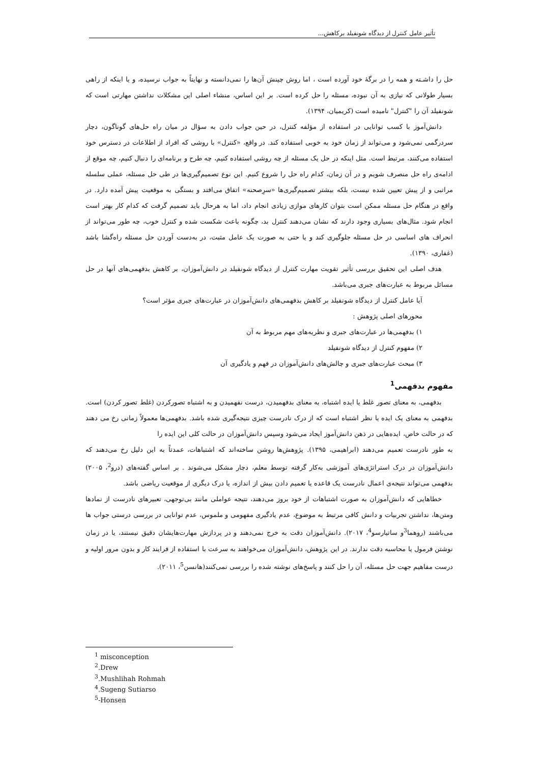تأثیر عامل کنترل از دیدگاه شونفیلد برکاهش...
حل را داشـته و همه را در برگهٔ خود آورده است ، اما روش چینش آن‌ها را نمی‌دانسته و نهایتاً به جواب نرسیده، و یا اینکه از راهی بسیار طولانی که نیازی به آن نبوده، مسئله را حل کرده است. بر این اساس، منشاء اصلی این مشکلات نداشتن مهارتی است که شونفیلد آن را "کنترل" نامیده است (کریمیان، ۱۳۹۴).
دانش‌آموز با کسب توانایی در استفاده از مؤلفه کنترل، در حین جواب دادن به سؤال در میان راه حل‌های گوناگون، دچار سردرگمی نمی‌شود و می‌تواند از زمان خود به خوبی استفاده کند. در واقع، «کنترل» با روشی که افراد از اطلاعات در دسترس خود استفاده می‌کنند، مرتبط است. مثل اینکه در حل یک مسئله از چه روشی استفاده کنیم، چه طرح و برنامه‌ای را دنبال کنیم، چه موقع از ادامه‌ی راه حل منصرف شویم و در آن زمان، کدام راه حل را شروع کنیم. این نوع تصمیم‌گیری‌ها در طی حل مسئله، عملی سلسله مراتبی و از پیش تعیین شده نیست، بلکه بیشتر تصمیم‌گیری‌ها «سرِصحنه» اتفاق می‌افتد و بستگی به موقعیت پیش آمده دارد. در واقع در هنگام حل مسئله ممکن است بتوان کارهای موازی زیادی انجام داد، اما به هرحال باید تصمیم گرفت که کدام کار بهتر است انجام شود. مثال‌های بسیاری وجود دارند که نشان می‌دهند کنترل بد، چگونه باعث شکست شده و کنترل خوب، چه طور می‌تواند از انحراف های اساسی در حل مسئله جلوگیری کند و یا حتی به صورت یک عامل مثبت، در به‌دست آوردن حل مسئله راه‌گشا باشد (غفاری، ۱۳۹۰).
هدف اصلی این تحقیق بررسی تأثیر تقویت مهارت کنترل از دیدگاه شونفیلد در دانش‌آموزان، بر کاهش بدفهمی‌های آنها در حل مسائل مربوط به عبارت‌های جبری می‌باشد.
آیا عامل کنترل از دیدگاه شونفیلد بر کاهش بدفهمی‌های دانش‌آموزان در عبارت‌های جبری مؤثر است؟
محورهای اصلی پژوهش :
۱) بدفهمی‌ها در عبارت‌های جبری و نظریه‌های مهم مربوط به آن
۲) مفهوم کنترل از دیدگاه شونفیلد
۳) مبحث عبارت‌های جبری و چالش‌های دانش‌آموزان در فهم و یادگیری آن
مفهوم بدفهمی<sup>1</sup>
بدفهمی، به معنای تصور غلط یا ایده اشتباه، به معنای بدفهمیدن، درست نفهمیدن و به اشتباه تصورکردن (غلط تصور کردن) است. بدفهمی به معنای یک ایده یا نظر اشتباه است که از درک نادرست چیزی نتیجه‌گیری شده باشد. بدفهمی‌ها معمولاً زمانی رخ می دهند که در حالت خاص، ایده‌هایی در ذهن دانش‌آموز ایجاد می‌شود وسپس دانش‌آموزان در حالت کلی این ایده را
به طور نادرست تعمیم می‌دهند (ابراهیمی، ۱۳۹۵). پژوهش‌ها روشن ساخته‌اند که اشتباهات، عمدتاً به این دلیل رخ می‌دهند که دانش‌آموزان در درک استراتژی‌های آموزشی به‌کار گرفته توسط معلم، دچار مشکل می‌شوند . بر اساس گفته‌های (درو<sup>2</sup>، ۲۰۰۵) بدفهمی می‌تواند نتیجه‌ی اعمال نادرست یک قاعده یا تعمیم دادن بیش از اندازه، یا درک دیگری از موقعیت ریاضی باشد.
خطاهایی که دانش‌آموزان به صورت اشتباهات از خود بروز می‌دهند، نتیجه عواملی مانند بی‌توجهی، تعبیرهای نادرست از نمادها ومتن‌ها، نداشتن تجربیات و دانش کافی مرتبط به موضوع، عدم یادگیری مفهومی و ملموس، عدم توانایی در بررسی درستی جواب ها می‌باشند (روهما<sup>3</sup>و ساتیارسو<sup>4</sup>، ۲۰۱۷). دانش‌آموزان دقت به خرج نمی‌دهند و در پردازش مهارت‌هایشان دقیق نیستند، یا در زمان نوشتن فرمول یا محاسبه دقت ندارند. در این پژوهش، دانش‌آموزان می‌خواهند به سرعت با استفاده از فرایند کار و بدون مرور اولیه و درست مفاهیم جهت حل مسئله، آن را حل کنند و پاسخ‌های نوشته شده را بررسی نمی‌کنند(هانسن<sup>5</sup>، ۲۰۱۱).
<sup>1</sup> misconception
<sup>2</sup>.Drew
<sup>3</sup>.Mushlihah Rohmah
<sup>4</sup>.Sugeng Sutiarso
<sup>5</sup>-Honsen